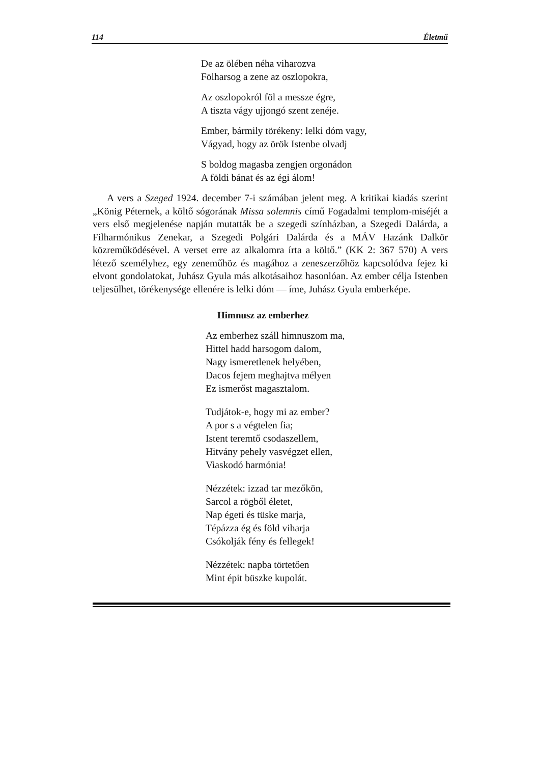114 Életmű
De az ölében néha viharozva
Fölharsog a zene az oszlopokra,
Az oszlopokról föl a messze égre,
A tiszta vágy ujjongó szent zenéje.
Ember, bármily törékeny: lelki dóm vagy,
Vágyad, hogy az örök Istenbe olvadj
S boldog magasba zengjen orgonádon
A földi bánat és az égi álom!
A vers a Szeged 1924. december 7-i számában jelent meg. A kritikai kiadás szerint „König Péternek, a költő sógorának Missa solemnis című Fogadalmi templom-miséjét a vers első megjelenése napján mutatták be a szegedi színházban, a Szegedi Dalárda, a Filharmónikus Zenekar, a Szegedi Polgári Dalárda és a MÁV Hazánk Dalkör közreműködésével. A verset erre az alkalomra írta a költő.” (KK 2: 367 570) A vers létező személyhez, egy zeneműhöz és magához a zeneszerzőhöz kapcsolódva fejez ki elvont gondolatokat, Juhász Gyula más alkotásaihoz hasonlóan. Az ember célja Istenben teljesülhet, törékenysége ellenére is lelki dóm — íme, Juhász Gyula emberképe.
Himnusz az emberhez
Az emberhez száll himnuszom ma,
Hittel hadd harsogom dalom,
Nagy ismeretlenek helyében,
Dacos fejem meghajtva mélyen
Ez ismerőst magasztalom.
Tudjátok-e, hogy mi az ember?
A por s a végtelen fia;
Istent teremtő csodaszellem,
Hitvány pehely vasvégzet ellen,
Viaskodó harmónia!
Nézzétek: izzad tar mezőkön,
Sarcol a rögből életet,
Nap égeti és tüske marja,
Tépázza ég és föld viharja
Csókolják fény és fellegek!
Nézzétek: napba törtetően
Mint épit büszke kupolát.